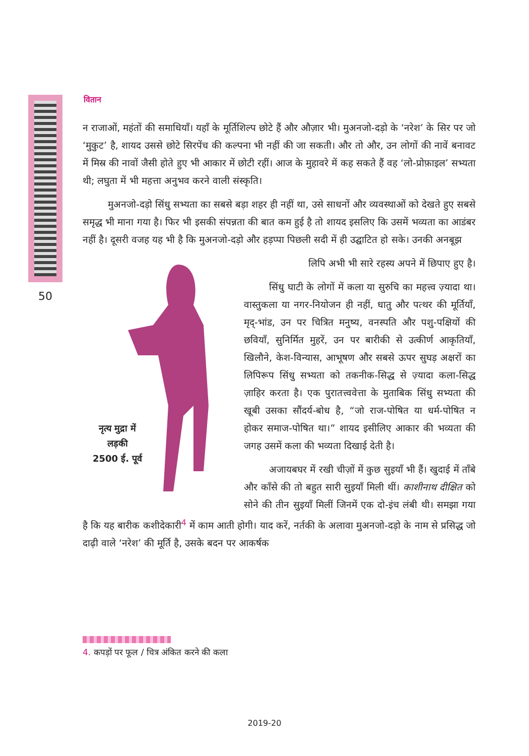वितान
50
न राजाओं, महंतों की समाधियाँ। यहाँ के मूर्तिशिल्प छोटे हैं और औज़ार भी। मुअनजो-दड़ो के ‘नरेश’ के सिर पर जो ‘मुकुट’ है, शायद उससे छोटे सिरपेंच की कल्पना भी नहीं की जा सकती। और तो और, उन लोगों की नावें बनावट में मिस्र की नावों जैसी होते हुए भी आकार में छोटी रहीं। आज के मुहावरे में कह सकते हैं वह ‘लो-प्रोफ़ाइल’ सभ्यता थी; लघुता में भी महत्ता अनुभव करने वाली संस्कृति।
मुअनजो-दड़ो सिंधु सभ्यता का सबसे बड़ा शहर ही नहीं था, उसे साधनों और व्यवस्थाओं को देखते हुए सबसे समृद्ध भी माना गया है। फिर भी इसकी संपन्नता की बात कम हुई है तो शायद इसलिए कि उसमें भव्यता का आडंबर नहीं है। दूसरी वजह यह भी है कि मुअनजो-दड़ो और हड़प्पा पिछली सदी में ही उद्घाटित हो सके। उनकी अनबूझ
नृत्य मुद्रा में
लड़की
2500 ई. पूर्व
लिपि अभी भी सारे रहस्य अपने में छिपाए हुए है।
सिंधु घाटी के लोगों में कला या सुरुचि का महत्त्व ज़्यादा था। वास्तुकला या नगर-नियोजन ही नहीं, धातु और पत्थर की मूर्तियाँ, मृद्-भांड, उन पर चित्रित मनुष्य, वनस्पति और पशु-पक्षियों की छवियाँ, सुनिर्मित मुहरें, उन पर बारीकी से उत्कीर्ण आकृतियाँ, खिलौने, केश-विन्यास, आभूषण और सबसे ऊपर सुघड़ अक्षरों का लिपिरूप सिंधु सभ्यता को तकनीक-सिद्ध से ज़्यादा कला-सिद्ध ज़ाहिर करता है। एक पुरातत्त्ववेत्ता के मुताबिक सिंधु सभ्यता की खूबी उसका सौंदर्य-बोध है, “जो राज-पोषित या धर्म-पोषित न होकर समाज-पोषित था।” शायद इसीलिए आकार की भव्यता की जगह उसमें कला की भव्यता दिखाई देती है।
अजायबघर में रखी चीज़ों में कुछ सुइयाँ भी हैं। खुदाई में ताँबे और काँसे की तो बहुत सारी सुइयाँ मिली थीं। काशीनाथ दीक्षित को सोने की तीन सुइयाँ मिलीं जिनमें एक दो-इंच लंबी थी। समझा गया है कि यह बारीक कशीदेकारी<sup>4</sup> में काम आती होगी। याद करें, नर्तकी के अलावा मुअनजो-दड़ो के नाम से प्रसिद्ध जो दाढ़ी वाले ‘नरेश’ की मूर्ति है, उसके बदन पर आकर्षक
4. कपड़ों पर फूल / चित्र अंकित करने की कला
2019-20